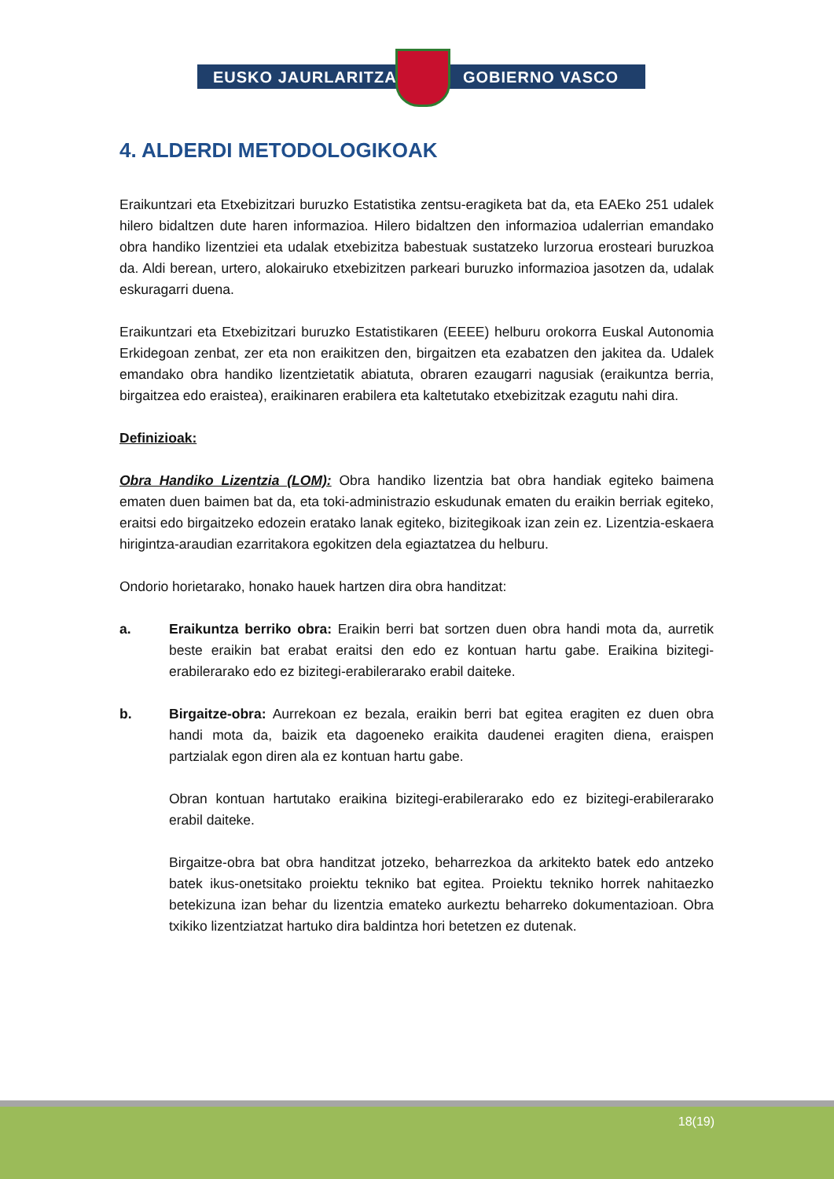EUSKO JAURLARITZA GOBIERNO VASCO
4. ALDERDI METODOLOGIKOAK
Eraikuntzari eta Etxebizitzari buruzko Estatistika zentsu-eragiketa bat da, eta EAEko 251 udalek hilero bidaltzen dute haren informazioa. Hilero bidaltzen den informazioa udalerrian emandako obra handiko lizentziei eta udalak etxebizitza babestuak sustatzeko lurzorua erosteari buruzkoa da. Aldi berean, urtero, alokairuko etxebizitzen parkeari buruzko informazioa jasotzen da, udalak eskuragarri duena.
Eraikuntzari eta Etxebizitzari buruzko Estatistikaren (EEEE) helburu orokorra Euskal Autonomia Erkidegoan zenbat, zer eta non eraikitzen den, birgaitzen eta ezabatzen den jakitea da. Udalek emandako obra handiko lizentzietatik abiatuta, obraren ezaugarri nagusiak (eraikuntza berria, birgaitzea edo eraistea), eraikinaren erabilera eta kaltetutako etxebizitzak ezagutu nahi dira.
Definizioak:
Obra Handiko Lizentzia (LOM): Obra handiko lizentzia bat obra handiak egiteko baimena ematen duen baimen bat da, eta toki-administrazio eskudunak ematen du eraikin berriak egiteko, eraitsi edo birgaitzeko edozein eratako lanak egiteko, bizitegikoak izan zein ez. Lizentzia-eskaera hirigintza-araudian ezarritakora egokitzen dela egiaztatzea du helburu.
Ondorio horietarako, honako hauek hartzen dira obra handitzat:
a. Eraikuntza berriko obra: Eraikin berri bat sortzen duen obra handi mota da, aurretik beste eraikin bat erabat eraitsi den edo ez kontuan hartu gabe. Eraikina bizitegi-erabilerarako edo ez bizitegi-erabilerarako erabil daiteke.
b. Birgaitze-obra: Aurrekoan ez bezala, eraikin berri bat egitea eragiten ez duen obra handi mota da, baizik eta dagoeneko eraikita daudenei eragiten diena, eraispen partzialak egon diren ala ez kontuan hartu gabe.
Obran kontuan hartutako eraikina bizitegi-erabilerarako edo ez bizitegi-erabilerarako erabil daiteke.
Birgaitze-obra bat obra handitzat jotzeko, beharrezkoa da arkitekto batek edo antzeko batek ikus-onetsitako proiektu tekniko bat egitea. Proiektu tekniko horrek nahitaezko betekizuna izan behar du lizentzia emateko aurkeztu beharreko dokumentazioan. Obra txikiko lizentziatzat hartuko dira baldintza hori betetzen ez dutenak.
18(19)